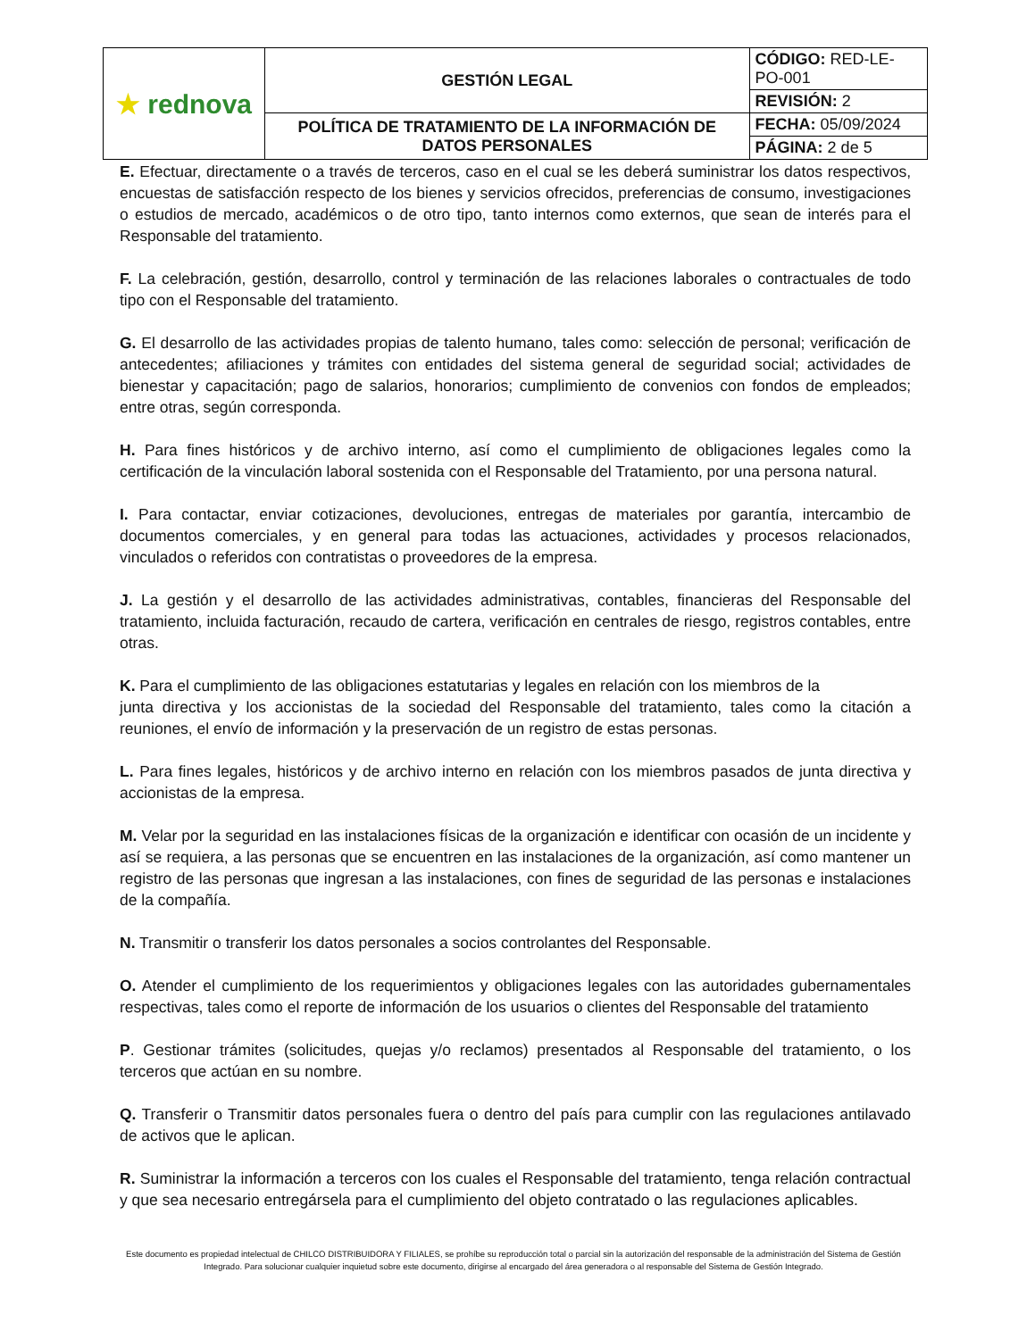| ★ rednova | GESTIÓN LEGAL | CÓDIGO: RED-LE-PO-001 |
| | | REVISIÓN: 2 |
| | POLÍTICA DE TRATAMIENTO DE LA INFORMACIÓN DE DATOS PERSONALES | FECHA: 05/09/2024 |
| | | PÁGINA: 2 de 5 |
E. Efectuar, directamente o a través de terceros, caso en el cual se les deberá suministrar los datos respectivos, encuestas de satisfacción respecto de los bienes y servicios ofrecidos, preferencias de consumo, investigaciones o estudios de mercado, académicos o de otro tipo, tanto internos como externos, que sean de interés para el Responsable del tratamiento.
F. La celebración, gestión, desarrollo, control y terminación de las relaciones laborales o contractuales de todo tipo con el Responsable del tratamiento.
G. El desarrollo de las actividades propias de talento humano, tales como: selección de personal; verificación de antecedentes; afiliaciones y trámites con entidades del sistema general de seguridad social; actividades de bienestar y capacitación; pago de salarios, honorarios; cumplimiento de convenios con fondos de empleados; entre otras, según corresponda.
H. Para fines históricos y de archivo interno, así como el cumplimiento de obligaciones legales como la certificación de la vinculación laboral sostenida con el Responsable del Tratamiento, por una persona natural.
I. Para contactar, enviar cotizaciones, devoluciones, entregas de materiales por garantía, intercambio de documentos comerciales, y en general para todas las actuaciones, actividades y procesos relacionados, vinculados o referidos con contratistas o proveedores de la empresa.
J. La gestión y el desarrollo de las actividades administrativas, contables, financieras del Responsable del tratamiento, incluida facturación, recaudo de cartera, verificación en centrales de riesgo, registros contables, entre otras.
K. Para el cumplimiento de las obligaciones estatutarias y legales en relación con los miembros de la
junta directiva y los accionistas de la sociedad del Responsable del tratamiento, tales como la citación a reuniones, el envío de información y la preservación de un registro de estas personas.
L. Para fines legales, históricos y de archivo interno en relación con los miembros pasados de junta directiva y accionistas de la empresa.
M. Velar por la seguridad en las instalaciones físicas de la organización e identificar con ocasión de un incidente y así se requiera, a las personas que se encuentren en las instalaciones de la organización, así como mantener un registro de las personas que ingresan a las instalaciones, con fines de seguridad de las personas e instalaciones de la compañía.
N. Transmitir o transferir los datos personales a socios controlantes del Responsable.
O. Atender el cumplimiento de los requerimientos y obligaciones legales con las autoridades gubernamentales respectivas, tales como el reporte de información de los usuarios o clientes del Responsable del tratamiento
P. Gestionar trámites (solicitudes, quejas y/o reclamos) presentados al Responsable del tratamiento, o los terceros que actúan en su nombre.
Q. Transferir o Transmitir datos personales fuera o dentro del país para cumplir con las regulaciones antilavado de activos que le aplican.
R. Suministrar la información a terceros con los cuales el Responsable del tratamiento, tenga relación contractual y que sea necesario entregársela para el cumplimiento del objeto contratado o las regulaciones aplicables.
Este documento es propiedad intelectual de CHILCO DISTRIBUIDORA Y FILIALES, se prohíbe su reproducción total o parcial sin la autorización del responsable de la administración del Sistema de Gestión Integrado. Para solucionar cualquier inquietud sobre este documento, dirigirse al encargado del área generadora o al responsable del Sistema de Gestión Integrado.